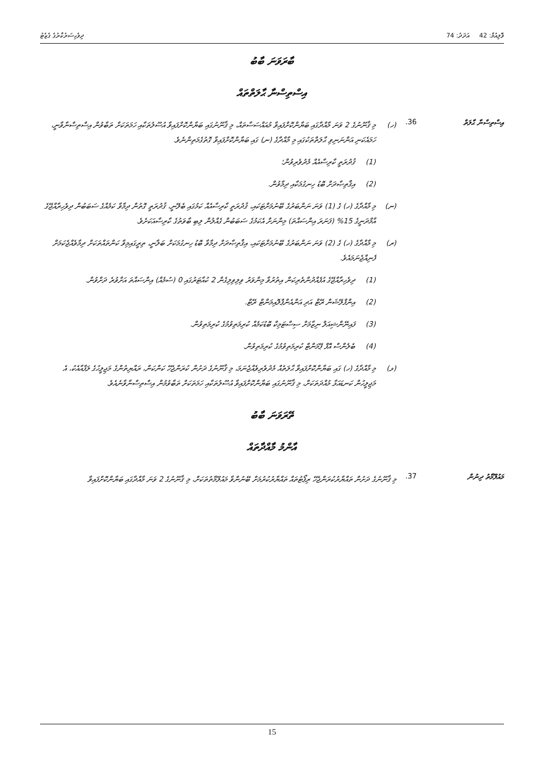ވޮލިއުމް: 42 އަދަދު: 74 ދިވެހިސަރުކާރުގެ ގެޒެޓު
ބާރަވަނަ ބާބު
އިސްތިސްނާ ޙާލަތްތައް
އިސްތިސްނާ ޙާލަތް 36.
(ހ) މި ޤާނޫނުގެ 2 ވަނަ މާއްދާގައި ބަޔާންކޮށްފައިވާ މުއައްސަސާތައް، މި ޤާނޫނުގައި ބަޔާންކޮށްފައިވާ އުސޫލުތަކާއި ހަމަތަކަށް ތަބާވުން އިސްތިސްނާވާނީ، ހަމައެކަނި އަންނަނިވި ޙާލަތްތަކުގައި މި މާއްދާގެ (ނ) ގައި ބަޔާންކޮށްފައިވާ ގޮތުގެމަތިންނެވެ.
(1) ޤުދުރަތީ ކާރިސާއެއް މެދުވެރިވުން؛
(2) އިޤްތިޞާދަށް ބޮޑު ހިނގުމަކާއި ދިމާވުން.
(ނ) މި މާއްދާގެ (ހ) ގެ (1) ވަނަ ނަންބަރުގެ ބޭނުމަށްޓަކައި، ޤުދުރަތީ ކާރިސާއެއް ކަމުގައި ބެލޭނީ، ޤުދުރަތީ ގޮތުން ދިމާވާ ކަމެއްގެ ސަބަބުން ދިވެހިރާއްޖޭގެ އާމްދަނީގެ 15% (ފަނަރަ އިންސައްތަ) މިންނަށް އެކަމުގެ ސަބަބުން ގެއްލުން ލިބި ބާވަތުގެ ކާރިސާއަކަށެވެ.
(ރ) މި މާއްދާގެ (ހ) ގެ (2) ވަނަ ނަންބަރުގެ ބޭނުމަށްޓަކައި، އިޤްތިޞާދަށް ދިމާވާ ބޮޑު ހިނގުމަކަށް ބަލާނީ، ތިރީގައިމިވާ ކަންތައްތަކަށް ދިމާވެއްޖެކަމަށް ފެނިއްޖެނަމައެވެ.
(1) ދިވެހިރާއްޖޭގެ އުފެއްދުންތެރިކަން އިތުރުވާ މިންވަރު ވިލިވިލިގެން 2 ކުއާޓަރުގައި 0 (ސުމެއް) އިންސައްތަ އަށްވުރެ ދަށްވުން.
(2) އިންފްލޭޝަން ރޭޓް އަދި އަންއެންޕްލޮއިމަންޓް ރޭޓް.
(3) ފައިނޭންޝިއަލް ނިޒާމަށް ސިސްޓަމިކް ބޮޑުކަމެއް ކުރިމަތިވުމުގެ ކުރިމަތިވުން.
(4) ބެލެންސް އޮފް ޕޭމަންޓް ކުރިމަތިވުމުގެ ކުރިމަތިވުން.
(ޅ) މި މާއްދާގެ (ހ) ގައި ބަޔާންކޮށްފައިވާ ޙާލަތެއް މެދުވެރިވެއްޖެނަމަ، މި ޤާނޫނުގެ ދަށުން ކުރަންޖެހޭ ކަންކަން، ރައްޔިތުންގެ މަޖިލީހުގެ ލަފާއާއެކު، އެ މަޖިލީހުން ކަނޑައަޅާ މުއްދަތަކަށް، މި ޤާނޫނުގައި ބަޔާންކޮށްފައިވާ އުސޫލުތަކާއި ހަމަތަކަށް ތަބާވުމުން އިސްތިސްނާވާނެއެވެ.
ތޭރަވަނަ ބާބު
އާންމު މާއްދާތައް
މައުލޫމާތު ދިނުން 37.
މި ޤާނޫނުގެ ދަށުން ތައްޔާރުކުރަންޖެހޭ ރިޕޯޓުތައް ތައްޔާރުކުރުމަށް ބޭނުންވާ މައުލޫމާތުތަކަށް، މި ޤާނޫނުގެ 2 ވަނަ މާއްދާގައި ބަޔާންކޮށްފައިވާ
15